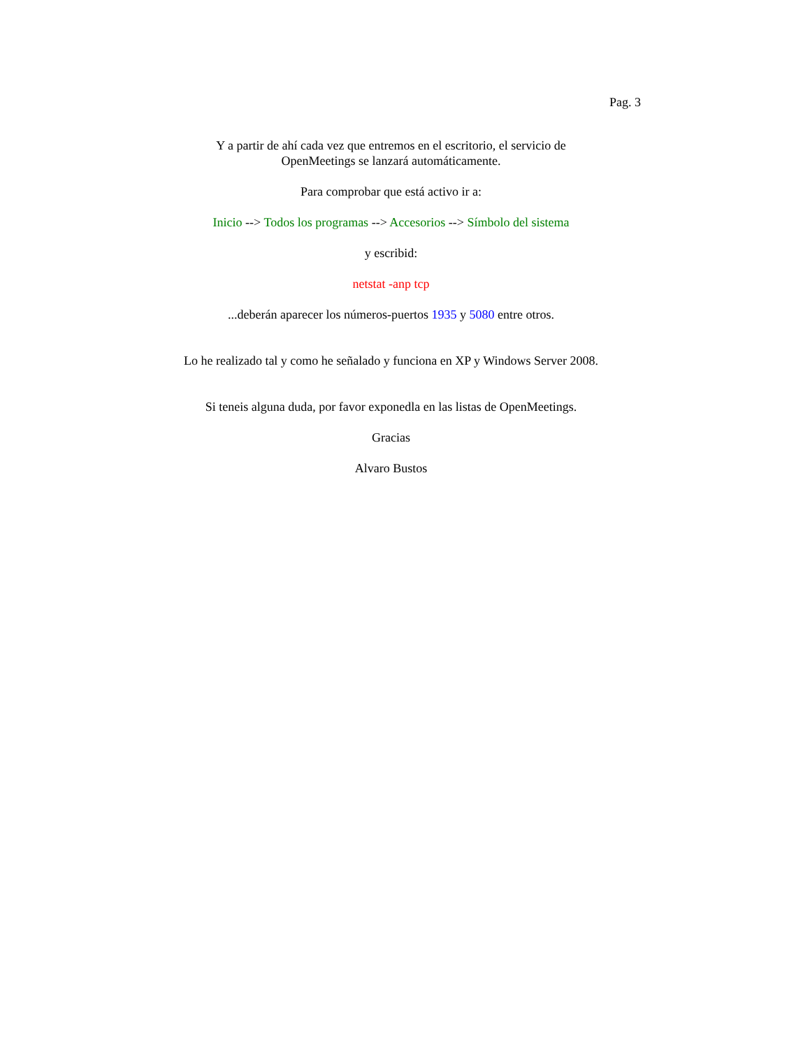Pag. 3
Y a partir de ahí cada vez que entremos en el escritorio, el servicio de OpenMeetings se lanzará automáticamente.
Para comprobar que está activo ir a:
Inicio --> Todos los programas --> Accesorios --> Símbolo del sistema
y escribid:
netstat -anp tcp
...deberán aparecer los números-puertos 1935 y 5080 entre otros.
Lo he realizado tal y como he señalado y funciona en XP y Windows Server 2008.
Si teneis alguna duda, por favor exponedla en las listas de OpenMeetings.
Gracias
Alvaro Bustos